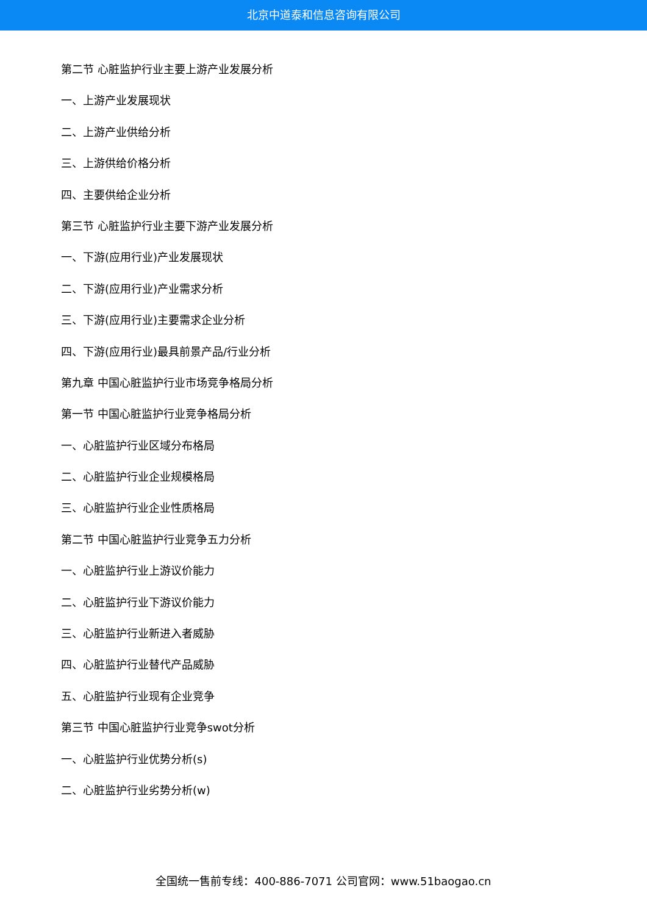北京中道泰和信息咨询有限公司
第二节 心脏监护行业主要上游产业发展分析
一、上游产业发展现状
二、上游产业供给分析
三、上游供给价格分析
四、主要供给企业分析
第三节 心脏监护行业主要下游产业发展分析
一、下游(应用行业)产业发展现状
二、下游(应用行业)产业需求分析
三、下游(应用行业)主要需求企业分析
四、下游(应用行业)最具前景产品/行业分析
第九章 中国心脏监护行业市场竞争格局分析
第一节 中国心脏监护行业竞争格局分析
一、心脏监护行业区域分布格局
二、心脏监护行业企业规模格局
三、心脏监护行业企业性质格局
第二节 中国心脏监护行业竞争五力分析
一、心脏监护行业上游议价能力
二、心脏监护行业下游议价能力
三、心脏监护行业新进入者威胁
四、心脏监护行业替代产品威胁
五、心脏监护行业现有企业竞争
第三节 中国心脏监护行业竞争swot分析
一、心脏监护行业优势分析(s)
二、心脏监护行业劣势分析(w)
全国统一售前专线：400-886-7071 公司官网：www.51baogao.cn